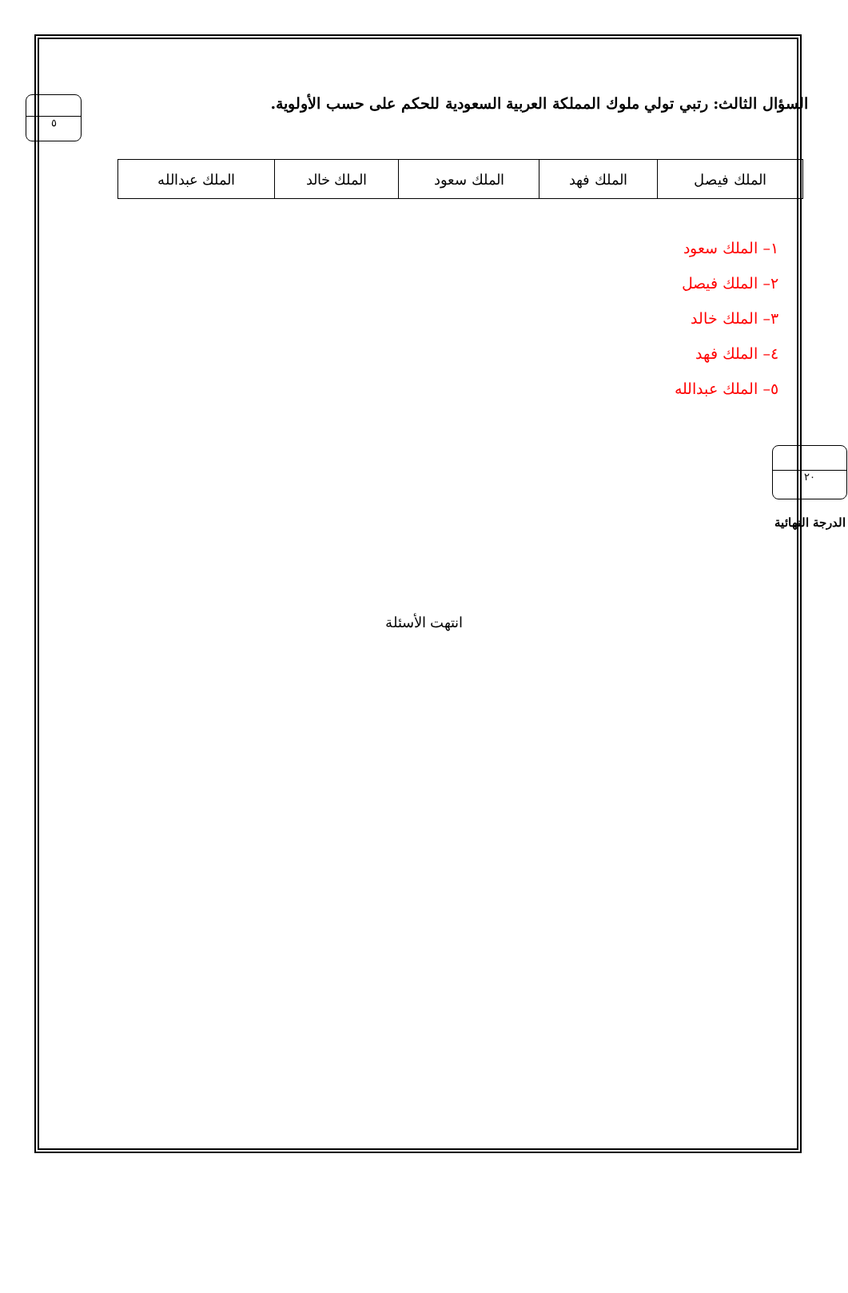السؤال الثالث: رتبي تولي ملوك المملكة العربية السعودية للحكم على حسب الأولوية.
٥
| الملك فيصل | الملك فهد | الملك سعود | الملك خالد | الملك عبدالله |
١– الملك سعود
٢– الملك فيصل
٣– الملك خالد
٤– الملك فهد
٥– الملك عبدالله
٢٠
الدرجة النهائية
انتهت الأسئلة